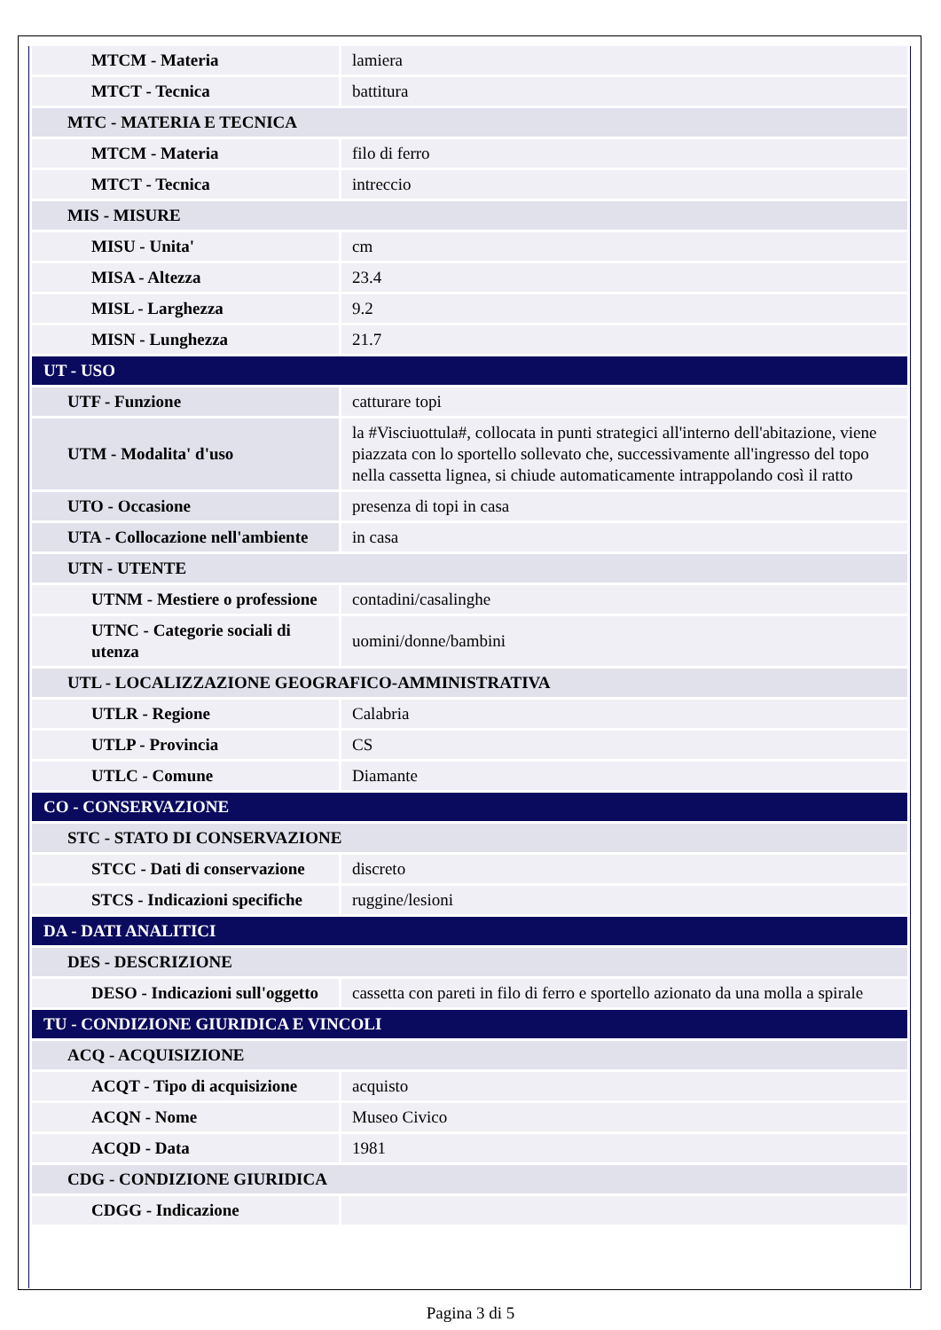| MTCM - Materia | lamiera |
| MTCT - Tecnica | battitura |
| MTC - MATERIA E TECNICA | |
| MTCM - Materia | filo di ferro |
| MTCT - Tecnica | intreccio |
| MIS - MISURE | |
| MISU - Unita' | cm |
| MISA - Altezza | 23.4 |
| MISL - Larghezza | 9.2 |
| MISN - Lunghezza | 21.7 |
| UT - USO | |
| UTF - Funzione | catturare topi |
| UTM - Modalita' d'uso | la #Visciuottula#, collocata in punti strategici all'interno dell'abitazione, viene piazzata con lo sportello sollevato che, successivamente all'ingresso del topo nella cassetta lignea, si chiude automaticamente intrappolando così il ratto |
| UTO - Occasione | presenza di topi in casa |
| UTA - Collocazione nell'ambiente | in casa |
| UTN - UTENTE | |
| UTNM - Mestiere o professione | contadini/casalinghe |
| UTNC - Categorie sociali di utenza | uomini/donne/bambini |
| UTL - LOCALIZZAZIONE GEOGRAFICO-AMMINISTRATIVA | |
| UTLR - Regione | Calabria |
| UTLP - Provincia | CS |
| UTLC - Comune | Diamante |
| CO - CONSERVAZIONE | |
| STC - STATO DI CONSERVAZIONE | |
| STCC - Dati di conservazione | discreto |
| STCS - Indicazioni specifiche | ruggine/lesioni |
| DA - DATI ANALITICI | |
| DES - DESCRIZIONE | |
| DESO - Indicazioni sull'oggetto | cassetta con pareti in filo di ferro e sportello azionato da una molla a spirale |
| TU - CONDIZIONE GIURIDICA E VINCOLI | |
| ACQ - ACQUISIZIONE | |
| ACQT - Tipo di acquisizione | acquisto |
| ACQN - Nome | Museo Civico |
| ACQD - Data | 1981 |
| CDG - CONDIZIONE GIURIDICA | |
| CDGG - Indicazione | |
Pagina 3 di 5